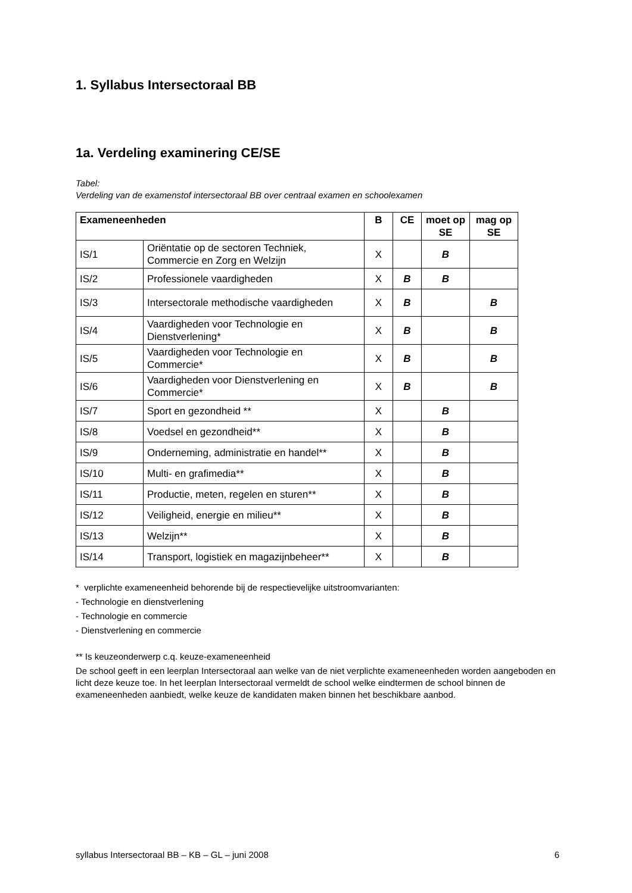1. Syllabus Intersectoraal BB
1a. Verdeling examinering CE/SE
Tabel:
Verdeling van de examenstof intersectoraal BB over centraal examen en schoolexamen
| Exameneenheden | | B | CE | moet op SE | mag op SE |
| --- | --- | --- | --- | --- | --- |
| IS/1 | Oriëntatie op de sectoren Techniek, Commercie en Zorg en Welzijn | X | | B | |
| IS/2 | Professionele vaardigheden | X | B | B | |
| IS/3 | Intersectorale methodische vaardigheden | X | B | | B |
| IS/4 | Vaardigheden voor Technologie en Dienstverlening* | X | B | | B |
| IS/5 | Vaardigheden voor Technologie en Commercie* | X | B | | B |
| IS/6 | Vaardigheden voor Dienstverlening en Commercie* | X | B | | B |
| IS/7 | Sport en gezondheid ** | X | | B | |
| IS/8 | Voedsel en gezondheid** | X | | B | |
| IS/9 | Onderneming, administratie en handel** | X | | B | |
| IS/10 | Multi- en grafimedia** | X | | B | |
| IS/11 | Productie, meten, regelen en sturen** | X | | B | |
| IS/12 | Veiligheid, energie en milieu** | X | | B | |
| IS/13 | Welzijn** | X | | B | |
| IS/14 | Transport, logistiek en magazijnbeheer** | X | | B | |
* verplichte exameneenheid behorende bij de respectievelijke uitstroomvarianten:
- Technologie en dienstverlening
- Technologie en commercie
- Dienstverlening en commercie
** Is keuzeonderwerp c.q. keuze-exameneenheid
De school geeft in een leerplan Intersectoraal aan welke van de niet verplichte exameneenheden worden aangeboden en licht deze keuze toe. In het leerplan Intersectoraal vermeldt de school welke eindtermen de school binnen de exameneenheden aanbiedt, welke keuze de kandidaten maken binnen het beschikbare aanbod.
syllabus Intersectoraal BB – KB – GL – juni 2008 6